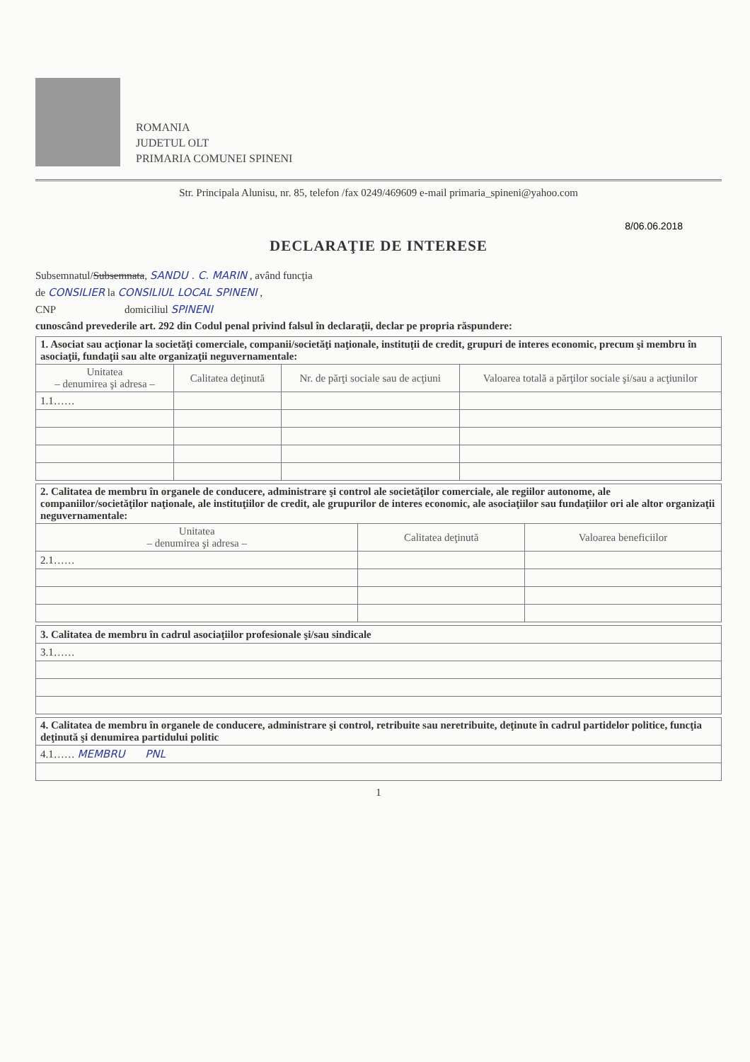ROMANIA
JUDETUL OLT
PRIMARIA COMUNEI SPINENI
Str. Principala Alunisu, nr. 85, telefon /fax 0249/469609 e-mail primaria_spineni@yahoo.com
8/06.06.2018
DECLARAŢIE DE INTERESE
Subsemnatul/Subsemnata, SANDU . C. MARIN , având funcţia
de CONSILIER la CONSILIUL LOCAL SPINENI ,
CNP domiciliul SPINENI
cunoscând prevederile art. 292 din Codul penal privind falsul în declaraţii, declar pe propria răspundere:
| 1. Asociat sau acţionar la societăţi comerciale, companii/societăţi naţionale, instituţii de credit, grupuri de interes economic, precum şi membru în asociaţii, fundaţii sau alte organizaţii neguvernamentale: | | | |
| Unitatea – denumirea şi adresa – | Calitatea deţinută | Nr. de părţi sociale sau de acţiuni | Valoarea totală a părţilor sociale şi/sau a acţiunilor |
| 1.1…… | | | |
| 2. Calitatea de membru în organele de conducere, administrare şi control ale societăţilor comerciale, ale regiilor autonome, ale companiilor/societăţilor naţionale, ale instituţiilor de credit, ale grupurilor de interes economic, ale asociaţiilor sau fundaţiilor ori ale altor organizaţii neguvernamentale: | | |
| Unitatea – denumirea şi adresa – | Calitatea deţinută | Valoarea beneficiilor |
| 2.1…… | | |
| 3. Calitatea de membru în cadrul asociaţiilor profesionale şi/sau sindicale |
| 3.1…… |
| 4. Calitatea de membru în organele de conducere, administrare şi control, retribuite sau neretribuite, deţinute în cadrul partidelor politice, funcţia deţinută şi denumirea partidului politic |
| 4.1…… MEMBRU PNL |
1